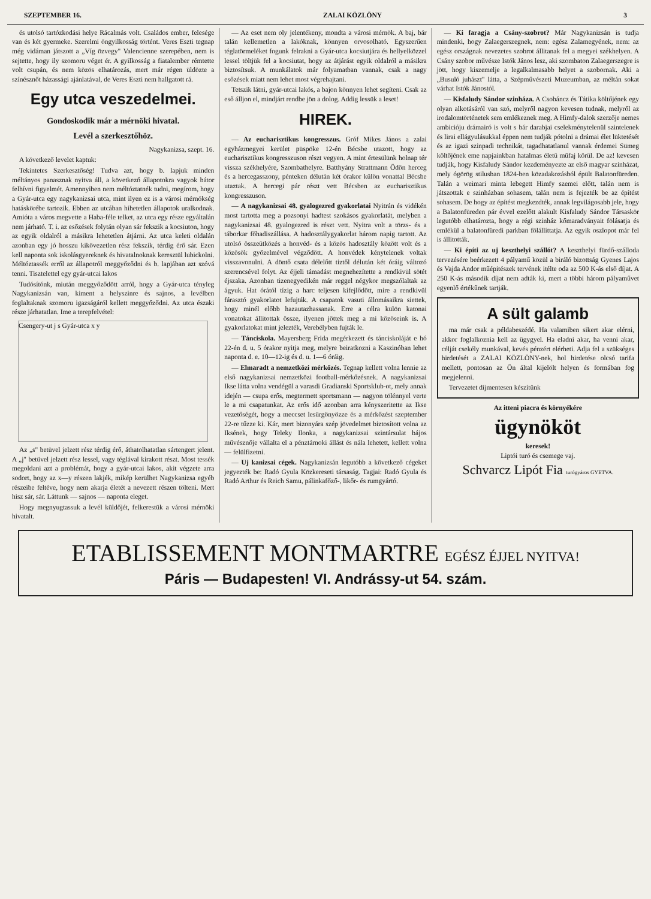SZEPTEMBER 16. ZALAI KÖZLÖNY 3
és utolsó tartózkodási helye Rácalmás volt. Családos ember, felesége van és két gyermeke. Szerelmi öngyilkosság történt. Veres Eszti tegnap még vidáman játszott a „Víg özvegy" Valencienne szerepében, nem is sejtette, hogy ily szomoru véget ér. A gyilkosság a fiatalember rémtette volt csupán, és nem közös elhatározás, mert már régen üldözte a színésznőt házassági ajánlatával, de Veres Eszti nem hallgatott rá.
Egy utca veszedelmei.
Gondoskodik már a mérnöki hivatal.
Levél a szerkesztőhöz.
Nagykanizsa, szept. 16.
A következő levelet kaptuk:
Tekintetes Szerkesztőség! Tudva azt, hogy b. lapjuk minden méltányos panasznak nyitva áll, a következő állapotokra vagyok bátor felhívni figyelmét. Amennyiben nem méltóztatnék tudni, megírom, hogy a Gyár-utca egy nagykanizsai utca, mint ilyen ez is a városi mérnökség hatáskörébe tartozik. Ebben az utcában hihetetlen állapotok uralkodnak. Amióta a város megvette a Haba-féle telket, az utca egy része egyáltalán nem járható. T. i. az esőzések folytán olyan sár fekszik a kocsiuton, hogy az egyik oldalról a másikra lehetetlen átjárni. Az utca keleti oldalán azonban egy jó hosszu kikövezetlen rész fekszik, térdig érő sár. Ezen kell naponta sok iskolásgyereknek és hivatalnoknak keresztül lubickolni. Méltóztassék erről az állapotról meggyőződni és b. lapjában azt szóvá tenni. Tisztelettel egy gyár-utcai lakos
Tudósítónk, miután meggyőződött arról, hogy a Gyár-utca tényleg Nagykanizsán van, kiment a helyszinre és sajnos, a levélben foglaltaknak szomoru igazságáról kellett meggyőződni. Az utca északi része járhatatlan. Ime a terepfelvétel:
Csengery-ut j s Gyár-utca x y
Az „s" betüvel jelzett rész térdig érő, áthatolhatatlan sártengert jelent. A „j" betüvel jelzett rész lessel, vagy téglával kirakott részt. Most tessék megoldani azt a problémát, hogy a gyár-utcai lakos, akit végzete arra sodort, hogy az x—y részen lakjék, mikép kerülhet Nagykanizsa egyéb részeibe feltéve, hogy nem akarja életét a nevezett részen tölteni. Mert hisz sár, sár. Láttunk — sajnos — naponta eleget.
Hogy megnyugtassuk a levél küldőjét, felkerestük a városi mérnöki hivatalt.
— Az eset nem oly jelentékeny, mondta a városi mérnök. A baj, bár talán kellemetlen a lakóknak, könnyen orvosolható. Egyszerűen téglatörmeléket fogunk felrakni a Gyár-utca kocsiutjára és hellyelközzel lessel töltjük fel a kocsiutat, hogy az átjárást egyik oldalról a másikra biztosítsuk. A munkálatok már folyamatban vannak, csak a nagy esőzések miatt nem lehet most végrehajtani.
Tetszik látni, gyár-utcai lakós, a bajon könnyen lehet segíteni. Csak az eső álljon el, mindjárt rendbe jön a dolog. Addig lessük a leset!
HIREK.
— Az eucharisztikus kongresszus. Gróf Mikes János a zalai egyházmegyei kerület püspöke 12-én Bécsbe utazott, hogy az eucharisztikus kongresszuson részt vegyen. A mint értesülünk holnap tér vissza székhelyére, Szombathelyre. Batthyány Strattmann Ödön herceg és a hercegasszony, pénteken délután két órakor külön vonattal Bécsbe utaztak. A hercegi pár részt vett Bécsben az eucharisztikus kongresszuson.
— A nagykanizsai 48. gyalogezred gyakorlatai Nyitrán és vidékén most tartotta meg a pozsonyi hadtest szokásos gyakorlatát, melyben a nagykanizsai 48. gyalogezred is részt vett. Nyitra volt a törzs- és a táborkar főhadiszállása. A hadosztálygyakorlat három napig tartott. Az utolsó összeütközés a honvéd- és a közös hadosztály között volt és a közösök győzelmével végződött. A honvédek kénytelenek voltak visszavonulni. A döntő csata délelőtt tiztől délután két óráig változó szerencsével folyt. Az éjjeli támadást megnehezítette a rendkivül sötét éjszaka. Azonban tizenegyedikén már reggel négykor megszólaltak az ágyuk. Hat órától tízig a harc teljesen kifejlődött, mire a rendkivül fárasztó gyakorlatot lefujták. A csapatok vasuti állomásaikra siettek, hogy minél előbb hazautazhassanak. Erre a célra külön katonai vonatokat állitottak össze, ilyenen jöttek meg a mi közöseink is. A gyakorlatokat mint jelezték, Verebélyben fujták le.
— Tánciskola. Mayersberg Frida megérkezett és tánciskoláját e hó 22-én d. u. 5 órakor nyitja meg, melyre beiratkozni a Kaszinóban lehet naponta d. e. 10—12-ig és d. u. 1—6 óráig.
— Elmaradt a nemzetközi mérkőzés. Tegnap kellett volna lennie az első nagykanizsai nemzetközi football-mérkőzésnek. A nagykanizsai Ikse látta volna vendégül a varasdi Gradianski Sportsklub-ot, mely annak idején — csupa erős, megtermett sportsmann — nagyon tölénnyel verte le a mi csapatunkat. Az erős idő azonban arra kényszeritette az Ikse vezetőségét, hogy a meccset lesürgönyözze és a mérkőzést szeptember 22-re tűzze ki. Kár, mert bizonyára szép jövedelmet biztosított volna az Iksének, hogy Teleky Ilonka, a nagykanizsai szintársulat bájos művésznője vállalta el a pénztárnoki állást és nála lehetett, kellett volna — felülfizetni.
— Uj kanizsai cégek. Nagykanizsán legutóbb a következő cégeket jegyezték be: Radó Gyula Közkereseti társaság. Tagjai: Radó Gyula és Radó Arthur és Reich Samu, pálinkafőző-, likőr- és rumgyártó.
— Ki faragja a Csány-szobrot? Már Nagykanizsán is tudja mindenki, hogy Zalaegerszegnek, nem: egész Zalamegyének, nem: az egész országnak nevezetes szobrot állitanak fel a megyei székhelyen. A Csány szobor művésze Istók János lesz, aki szombaton Zalaegerszegre is jött, hogy kiszemelje a legalkalmasabb helyet a szobornak. Aki a „Busuló juhászt" látta, a Szépművészeti Muzeumban, az méltán sokat várhat Istók Jánostól.
— Kisfaludy Sándor szinháza. A Csobáncz és Tátika költőjének egy olyan alkotásáról van szó, melyről nagyon kevesen tudnak, melyről az irodalomtörténetek sem emlékeznek meg. A Himfy-dalok szerzője nemes ambicióju drámairó is volt s bár darabjai cselekménytelenül szintelenek és lirai ellágyulásukkal éppen nem tudják pótolni a drámai élet lüktetését és az igazi szinpadi technikát, tagadhatatlanul vannak érdemei Sümeg költőjének eme napjainkban hatalmas életü műfaj körül. De az! kevesen tudják, hogy Kisfaludy Sándor kezdeményezte az első magyar szinházat, mely ógörög stilusban 1824-ben közadakozásból épült Balatonfüreden. Talán a weimari minta lebegett Himfy szemei előtt, talán nem is játszottak e szinházban sohasem, talán nem is fejezték be az építést sohasem. De hogy az építést megkezdték, annak legvilágosabb jele, hogy a Balatonfüreden pár évvel ezelőtt alakult Kisfaludy Sándor Társaskör legutóbb elhatározta, hogy a régi szinház kőmaradványait fölásatja és emlékül a balatonfüredi parkban fölállíttatja. Az egyik oszlopot már fel is állitották.
— Ki építi az uj keszthelyi szállót? A keszthelyi fürdő-szálloda tervezésére beérkezett 4 pályamű közül a biráló bizottság Gyenes Lajos és Vajda Andor műépitészek tervének itélte oda az 500 K-ás első díjat. A 250 K-ás második díjat nem adták ki, mert a többi három pályaművet egyenlő értékűnek tartják.
A sült galamb
ma már csak a példabeszédé. Ha valamiben sikert akar elérni, akkor foglalkoznia kell az ügygyel. Ha eladni akar, ha venni akar, célját csekély munkával, kevés pénzért elérheti. Adja fel a szükséges hirdetését a ZALAI KÖZLÖNY-nek, hol hirdetése olcsó tarifa mellett, pontosan az Ön által kijelölt helyen és formában fog megjelenni.
Tervezetet díjmentesen készítünk
Az itteni piacra és környékére
ügynököt
keresek!
Liptói turó és csemege vaj.
Schvarcz Lipót Fia turógyáros GYETVA.
ETABLISSEMENT MONTMARTRE EGÉSZ ÉJJEL NYITVA!
Páris — Budapesten! VI. Andrássy-ut 54. szám.